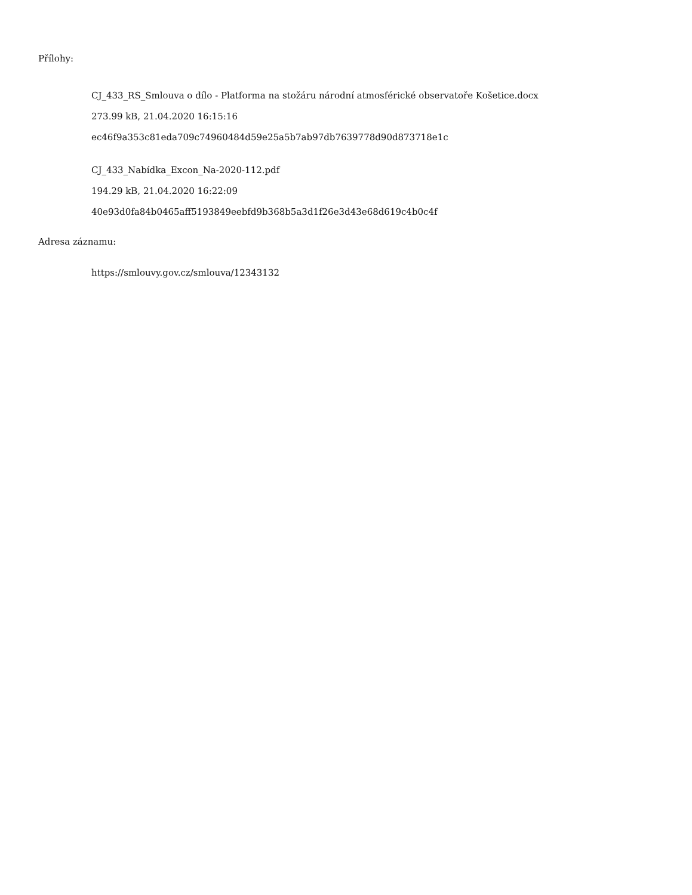Přílohy:
CJ_433_RS_Smlouva o dílo - Platforma na stožáru národní atmosférické observatoře Košetice.docx
273.99 kB, 21.04.2020 16:15:16
ec46f9a353c81eda709c74960484d59e25a5b7ab97db7639778d90d873718e1c
CJ_433_Nabídka_Excon_Na-2020-112.pdf
194.29 kB, 21.04.2020 16:22:09
40e93d0fa84b0465aff5193849eebfd9b368b5a3d1f26e3d43e68d619c4b0c4f
Adresa záznamu:
https://smlouvy.gov.cz/smlouva/12343132